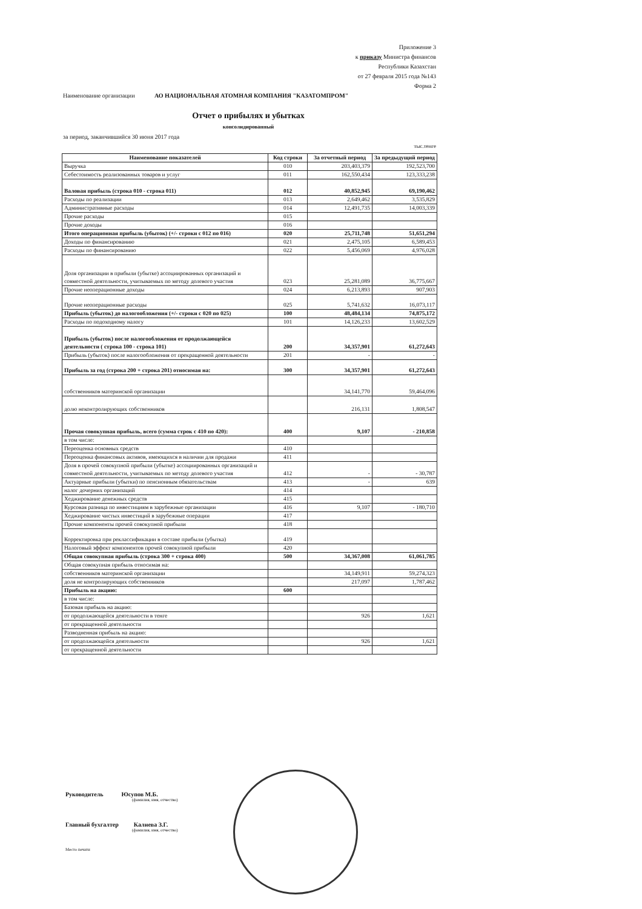Приложение 3
к приказу Министра финансов
Республики Казахстан
от 27 февраля 2015 года №143
Форма 2
Наименование организации АО НАЦИОНАЛЬНАЯ АТОМНАЯ КОМПАНИЯ "КАЗАТОМПРОМ"
Отчет о прибылях и убытках
консолидированный
за период, заканчившийся 30 июня 2017 года
тыс.тенге
| Наименование показателей | Код строки | За отчетный период | За предыдущий период |
| --- | --- | --- | --- |
| Выручка | 010 | 203,403,379 | 192,523,700 |
| Себестоимость реализованных товаров и услуг | 011 | 162,550,434 | 123,333,238 |
| Валовая прибыль (строка 010 - строка 011) | 012 | 40,852,945 | 69,190,462 |
| Расходы по реализации | 013 | 2,649,462 | 3,535,829 |
| Административные расходы | 014 | 12,491,735 | 14,003,339 |
| Прочие расходы | 015 | | |
| Прочие доходы | 016 | | |
| Итого операционная прибыль (убыток) (+/- строки с 012 по 016) | 020 | 25,711,748 | 51,651,294 |
| Доходы по финансированию | 021 | 2,475,105 | 6,589,453 |
| Расходы по финансированию | 022 | 5,456,069 | 4,976,028 |
| Доля организации в прибыли (убытке) ассоциированных организаций и совместной деятельности, учитываемых по методу долевого участия | 023 | 25,281,089 | 36,775,667 |
| Прочие неоперационные доходы | 024 | 6,213,893 | 907,903 |
| Прочие неоперационные расходы | 025 | 5,741,632 | 16,073,117 |
| Прибыль (убыток) до налогообложения (+/- строки с 020 по 025) | 100 | 48,484,134 | 74,875,172 |
| Расходы по подоходному налогу | 101 | 14,126,233 | 13,602,529 |
| Прибыль (убыток) после налогообложения от продолжающейся деятельности ( строка 100 - строка 101) | 200 | 34,357,901 | 61,272,643 |
| Прибыль (убыток) после налогообложения от прекращенной деятельности | 201 | - | - |
| Прибыль за год (строка 200 + строка 201) относимая на: | 300 | 34,357,901 | 61,272,643 |
| собственников материнской организации | | 34,141,770 | 59,464,096 |
| долю неконтролирующих собственников | | 216,131 | 1,808,547 |
| Прочая совокупная прибыль, всего (сумма строк с 410 по 420): | 400 | 9,107 | - 210,858 |
| в том числе: | | | |
| Переоценка основных средств | 410 | | |
| Переоценка финансовых активов, имеющихся в наличии для продажи | 411 | | |
| Доля в прочей совокупной прибыли (убытке) ассоциированных организаций и совместной деятельности, учитываемых по методу долевого участия | 412 | - | - 30,787 |
| Актуарные прибыли (убытки) по пенсионным обязательствам | 413 | - | 639 |
| налог дочерних организаций | 414 | | |
| Хеджирование денежных средств | 415 | | |
| Курсовая разница по инвестициям в зарубежные организации | 416 | 9,107 | - 180,710 |
| Хеджирование чистых инвестиций в зарубежные операции | 417 | | |
| Прочие компоненты прочей совокупной прибыли | 418 | | |
| Корректировка при реклассификации в составе прибыли (убытка) | 419 | | |
| Налоговый эффект компонентов прочей совокупной прибыли | 420 | | |
| Общая совокупная прибыль (строка 300 + строка 400) | 500 | 34,367,008 | 61,061,785 |
| Общая совокупная прибыль относимая на: | | | |
| собственников материнской организации | | 34,149,911 | 59,274,323 |
| доля не контролирующих собственников | | 217,097 | 1,787,462 |
| Прибыль на акцию: | 600 | | |
| в том числе: | | | |
| Базовая прибыль на акцию: | | | |
| от продолжающейся деятельности в тенге | | 926 | 1,621 |
| от прекращенной деятельности | | | |
| Разводненная прибыль на акцию: | | | |
| от продолжающейся деятельности | | 926 | 1,621 |
| от прекращенной деятельности | | | |
Руководитель Юсупов М.Б.
(фамилия, имя, отчество)
Главный бухгалтер Калиева З.Г.
(фамилия, имя, отчество)
Место печати